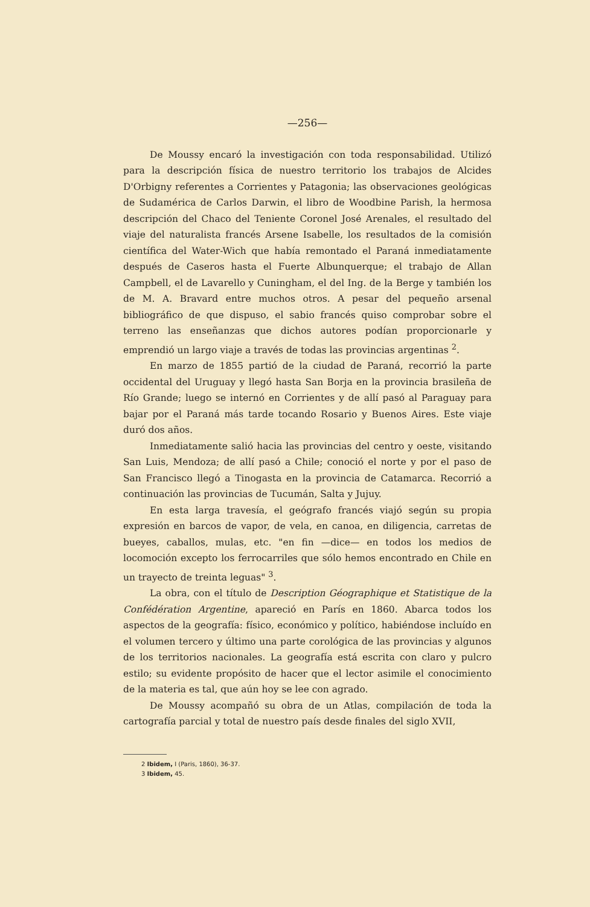—256—
De Moussy encaró la investigación con toda responsabilidad. Utilizó para la descripción física de nuestro territorio los trabajos de Alcides D'Orbigny referentes a Corrientes y Patagonia; las observaciones geológicas de Sudamérica de Carlos Darwin, el libro de Woodbine Parish, la hermosa descripción del Chaco del Teniente Coronel José Arenales, el resultado del viaje del naturalista francés Arsene Isabelle, los resultados de la comisión científica del Water-Wich que había remontado el Paraná inmediatamente después de Caseros hasta el Fuerte Albunquerque; el trabajo de Allan Campbell, el de Lavarello y Cuningham, el del Ing. de la Berge y también los de M. A. Bravard entre muchos otros. A pesar del pequeño arsenal bibliográfico de que dispuso, el sabio francés quiso comprobar sobre el terreno las enseñanzas que dichos autores podían proporcionarle y emprendió un largo viaje a través de todas las provincias argentinas <sup>2</sup>.
En marzo de 1855 partió de la ciudad de Paraná, recorrió la parte occidental del Uruguay y llegó hasta San Borja en la provincia brasileña de Río Grande; luego se internó en Corrientes y de allí pasó al Paraguay para bajar por el Paraná más tarde tocando Rosario y Buenos Aires. Este viaje duró dos años.
Inmediatamente salió hacia las provincias del centro y oeste, visitando San Luis, Mendoza; de allí pasó a Chile; conoció el norte y por el paso de San Francisco llegó a Tinogasta en la provincia de Catamarca. Recorrió a continuación las provincias de Tucumán, Salta y Jujuy.
En esta larga travesía, el geógrafo francés viajó según su propia expresión en barcos de vapor, de vela, en canoa, en diligencia, carretas de bueyes, caballos, mulas, etc. "en fin —dice— en todos los medios de locomoción excepto los ferrocarriles que sólo hemos encontrado en Chile en un trayecto de treinta leguas" <sup>3</sup>.
La obra, con el título de Description Géographique et Statistique de la Confédération Argentine, apareció en París en 1860. Abarca todos los aspectos de la geografía: físico, económico y político, habiéndose incluído en el volumen tercero y último una parte corológica de las provincias y algunos de los territorios nacionales. La geografía está escrita con claro y pulcro estilo; su evidente propósito de hacer que el lector asimile el conocimiento de la materia es tal, que aún hoy se lee con agrado.
De Moussy acompañó su obra de un Atlas, compilación de toda la cartografía parcial y total de nuestro país desde finales del siglo XVII,
2 Ibidem, I (Paris, 1860), 36-37.
3 Ibidem, 45.